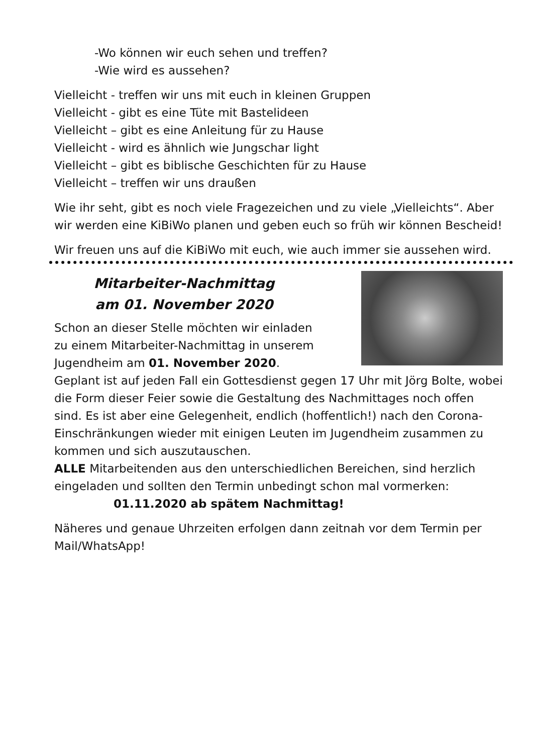-Wo können wir euch sehen und treffen?
-Wie wird es aussehen?
Vielleicht - treffen wir uns mit euch in kleinen Gruppen
Vielleicht - gibt es eine Tüte mit Bastelideen
Vielleicht – gibt es eine Anleitung für zu Hause
Vielleicht - wird es ähnlich wie Jungschar light
Vielleicht – gibt es biblische Geschichten für zu Hause
Vielleicht – treffen wir uns draußen
Wie ihr seht, gibt es noch viele Fragezeichen und zu viele „Vielleichts“. Aber wir werden eine KiBiWo planen und geben euch so früh wir können Bescheid!
Wir freuen uns auf die KiBiWo mit euch, wie auch immer sie aussehen wird.
Mitarbeiter-Nachmittag
am 01. November 2020
Schon an dieser Stelle möchten wir einladen
zu einem Mitarbeiter-Nachmittag in unserem
Jugendheim am 01. November 2020.
Geplant ist auf jeden Fall ein Gottesdienst gegen 17 Uhr mit Jörg Bolte, wobei die Form dieser Feier sowie die Gestaltung des Nachmittages noch offen sind. Es ist aber eine Gelegenheit, endlich (hoffentlich!) nach den Corona-Einschränkungen wieder mit einigen Leuten im Jugendheim zusammen zu kommen und sich auszutauschen.
ALLE Mitarbeitenden aus den unterschiedlichen Bereichen, sind herzlich eingeladen und sollten den Termin unbedingt schon mal vormerken:
01.11.2020 ab spätem Nachmittag!
Näheres und genaue Uhrzeiten erfolgen dann zeitnah vor dem Termin per Mail/WhatsApp!